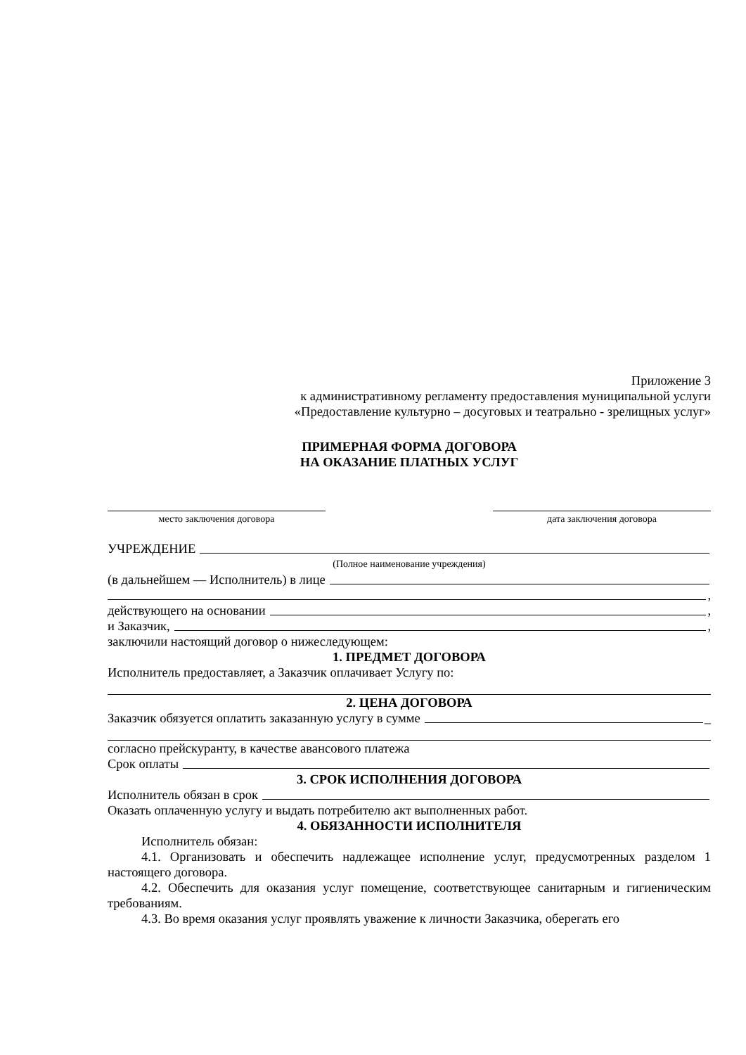Приложение 3
к административному регламенту предоставления муниципальной услуги
«Предоставление культурно – досуговых и театрально - зрелищных услуг»
ПРИМЕРНАЯ ФОРМА ДОГОВОРА
НА ОКАЗАНИЕ ПЛАТНЫХ УСЛУГ
место заключения договора дата заключения договора
УЧРЕЖДЕНИЕ
(Полное наименование учреждения)
(в дальнейшем — Исполнитель) в лице
,
действующего на основании ,
и Заказчик, ,
заключили настоящий договор о нижеследующем:
1. ПРЕДМЕТ ДОГОВОРА
Исполнитель предоставляет, а Заказчик оплачивает Услугу по:
2. ЦЕНА ДОГОВОРА
Заказчик обязуется оплатить заказанную услугу в сумме _
согласно прейскуранту, в качестве авансового платежа
Срок оплаты
3. СРОК ИСПОЛНЕНИЯ ДОГОВОРА
Исполнитель обязан в срок
Оказать оплаченную услугу и выдать потребителю акт выполненных работ.
4. ОБЯЗАННОСТИ ИСПОЛНИТЕЛЯ
Исполнитель обязан:
4.1. Организовать и обеспечить надлежащее исполнение услуг, предусмотренных разделом 1 настоящего договора.
4.2. Обеспечить для оказания услуг помещение, соответствующее санитарным и гигиеническим требованиям.
4.3. Во время оказания услуг проявлять уважение к личности Заказчика, оберегать его